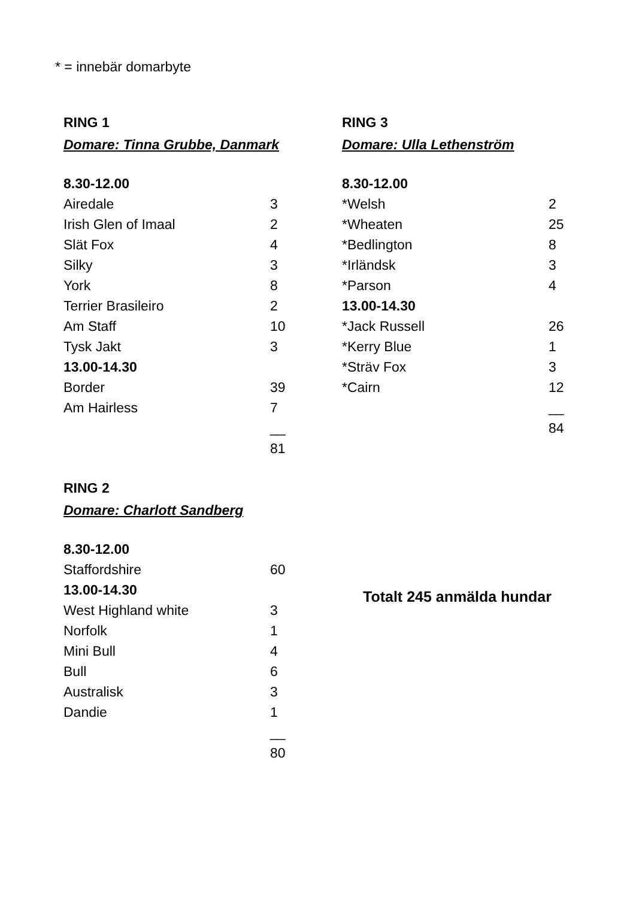* = innebär domarbyte
RING 1
Domare: Tinna Grubbe, Danmark
| 8.30-12.00 | |
| Airedale | 3 |
| Irish Glen of Imaal | 2 |
| Slät Fox | 4 |
| Silky | 3 |
| York | 8 |
| Terrier Brasileiro | 2 |
| Am Staff | 10 |
| Tysk Jakt | 3 |
| 13.00-14.30 | |
| Border | 39 |
| Am Hairless | 7 |
| | __ |
| | 81 |
RING 2
Domare: Charlott Sandberg
| 8.30-12.00 | |
| Staffordshire | 60 |
| 13.00-14.30 | |
| West Highland white | 3 |
| Norfolk | 1 |
| Mini Bull | 4 |
| Bull | 6 |
| Australisk | 3 |
| Dandie | 1 |
| | __ |
| | 80 |
RING 3
Domare: Ulla Lethenström
| 8.30-12.00 | |
| *Welsh | 2 |
| *Wheaten | 25 |
| *Bedlington | 8 |
| *Irländsk | 3 |
| *Parson | 4 |
| 13.00-14.30 | |
| *Jack Russell | 26 |
| *Kerry Blue | 1 |
| *Sträv Fox | 3 |
| *Cairn | 12 |
| | __ |
| | 84 |
Totalt 245 anmälda hundar